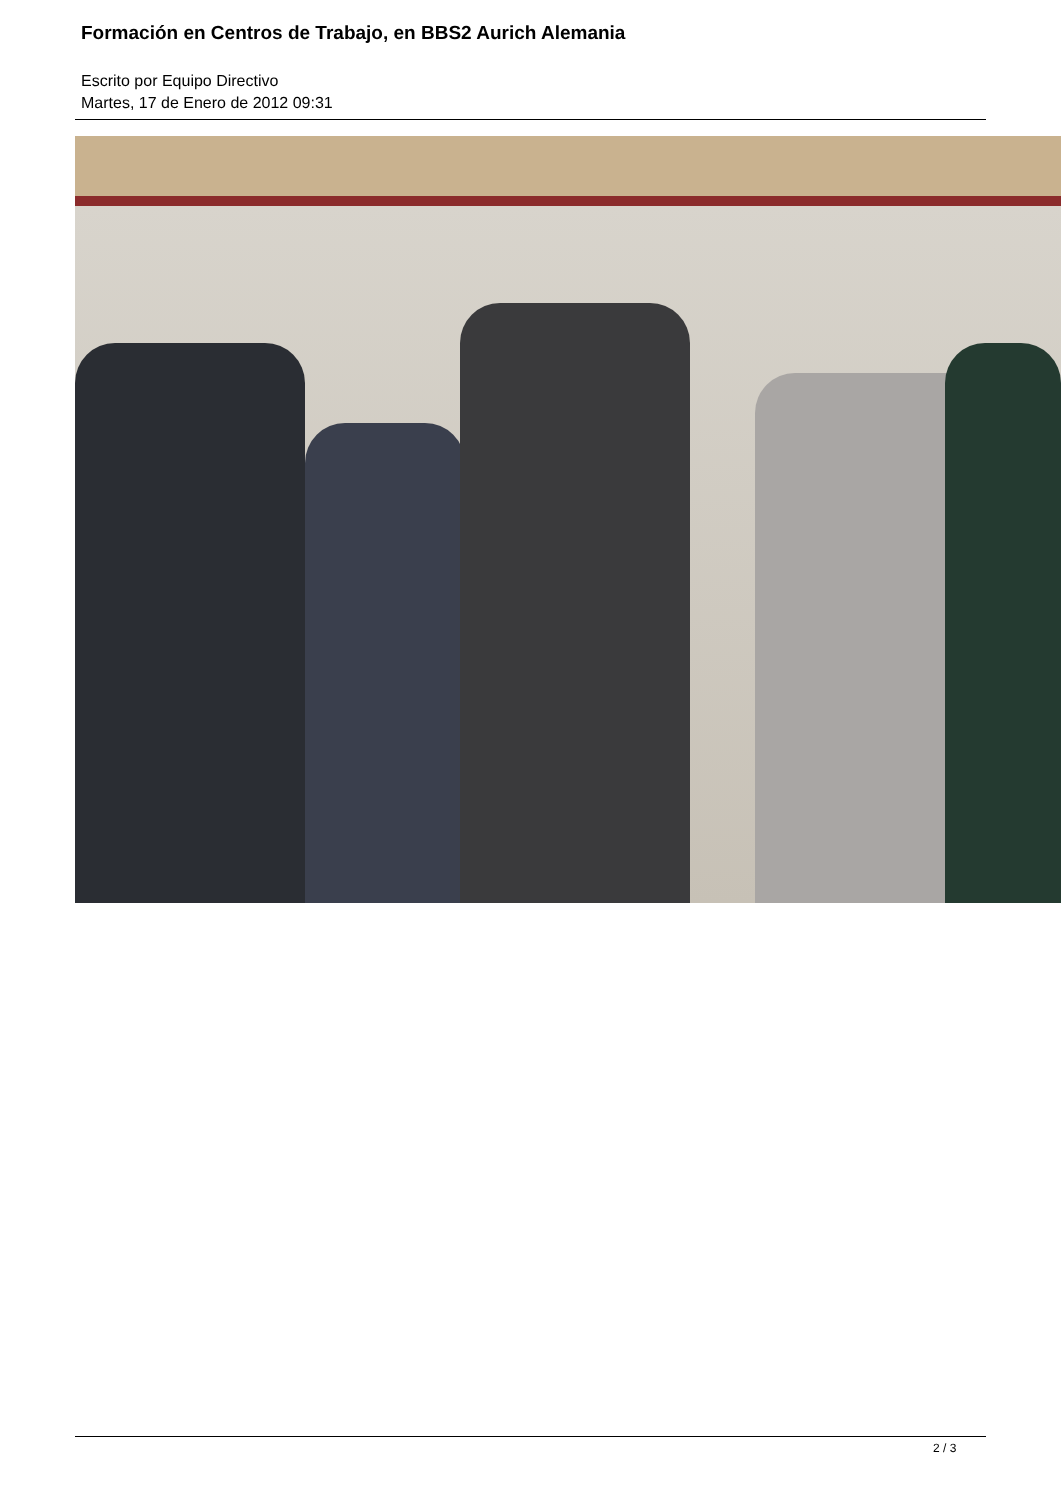Formación en Centros de Trabajo, en BBS2 Aurich Alemania
Escrito por Equipo Directivo
Martes, 17 de Enero de 2012 09:31
2 / 3